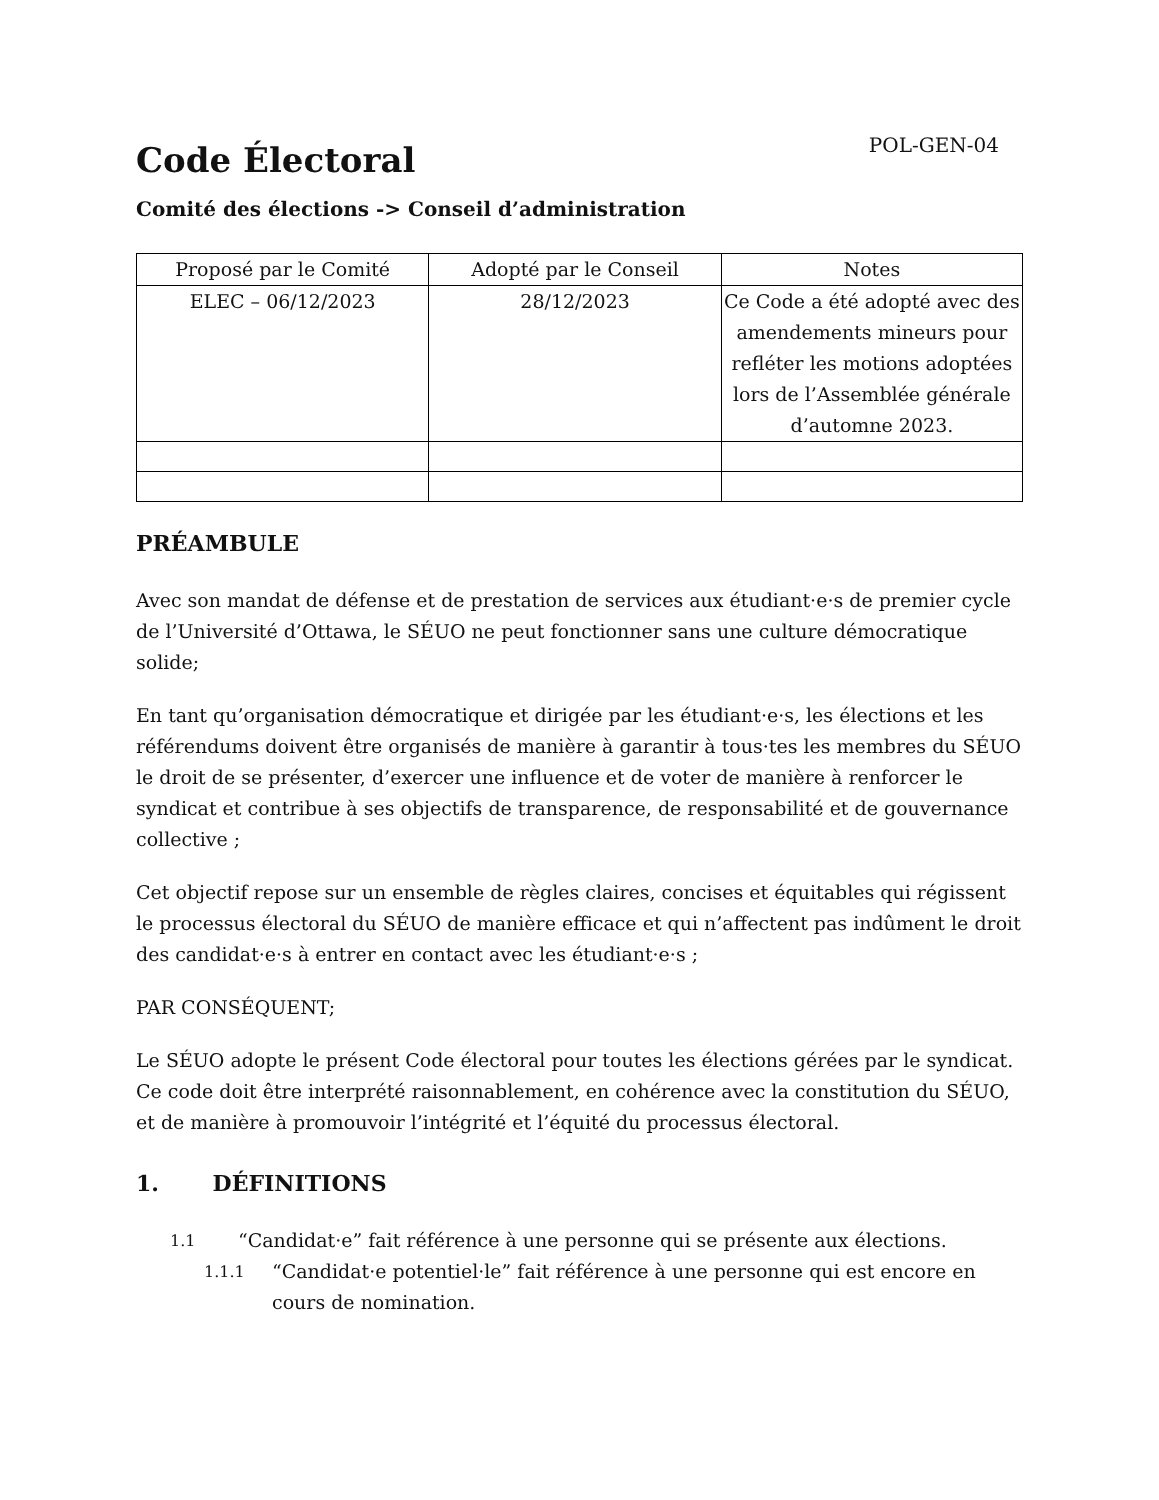Code Électoral
POL-GEN-04
Comité des élections -> Conseil d’administration
| Proposé par le Comité | Adopté par le Conseil | Notes |
| --- | --- | --- |
| ELEC – 06/12/2023 | 28/12/2023 | Ce Code a été adopté avec des amendements mineurs pour refléter les motions adoptées lors de l’Assemblée générale d’automne 2023. |
PRÉAMBULE
Avec son mandat de défense et de prestation de services aux étudiant·e·s de premier cycle de l’Université d’Ottawa, le SÉUO ne peut fonctionner sans une culture démocratique solide;
En tant qu’organisation démocratique et dirigée par les étudiant·e·s, les élections et les référendums doivent être organisés de manière à garantir à tous·tes les membres du SÉUO le droit de se présenter, d’exercer une influence et de voter de manière à renforcer le syndicat et contribue à ses objectifs de transparence, de responsabilité et de gouvernance collective ;
Cet objectif repose sur un ensemble de règles claires, concises et équitables qui régissent le processus électoral du SÉUO de manière efficace et qui n’affectent pas indûment le droit des candidat·e·s à entrer en contact avec les étudiant·e·s ;
PAR CONSÉQUENT;
Le SÉUO adopte le présent Code électoral pour toutes les élections gérées par le syndicat. Ce code doit être interprété raisonnablement, en cohérence avec la constitution du SÉUO, et de manière à promouvoir l’intégrité et l’équité du processus électoral.
1. DÉFINITIONS
1.1 “Candidat·e” fait référence à une personne qui se présente aux élections.
1.1.1 “Candidat·e potentiel·le” fait référence à une personne qui est encore en cours de nomination.